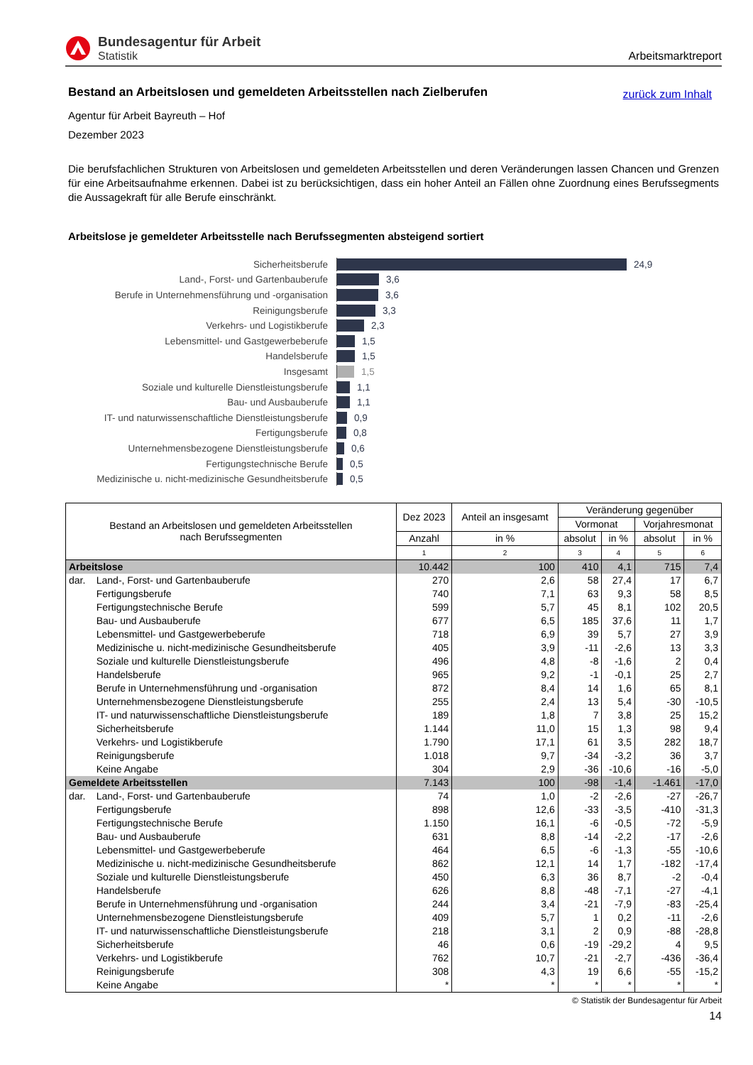Bundesagentur für Arbeit
Statistik
Arbeitsmarktreport
zurück zum Inhalt
Bestand an Arbeitslosen und gemeldeten Arbeitsstellen nach Zielberufen
Agentur für Arbeit Bayreuth – Hof
Dezember 2023
Die berufsfachlichen Strukturen von Arbeitslosen und gemeldeten Arbeitsstellen und deren Veränderungen lassen Chancen und Grenzen für eine Arbeitsaufnahme erkennen. Dabei ist zu berücksichtigen, dass ein hoher Anteil an Fällen ohne Zuordnung eines Berufssegments die Aussagekraft für alle Berufe einschränkt.
Arbeitslose je gemeldeter Arbeitsstelle nach Berufssegmenten absteigend sortiert
Sicherheitsberufe 24,9
Land-, Forst- und Gartenbauberufe 3,6
Berufe in Unternehmensführung und -organisation 3,6
Reinigungsberufe 3,3
Verkehrs- und Logistikberufe 2,3
Lebensmittel- und Gastgewerbeberufe 1,5
Handelsberufe 1,5
Insgesamt 1,5
Soziale und kulturelle Dienstleistungsberufe 1,1
Bau- und Ausbauberufe 1,1
IT- und naturwissenschaftliche Dienstleistungsberufe 0,9
Fertigungsberufe 0,8
Unternehmensbezogene Dienstleistungsberufe 0,6
Fertigungstechnische Berufe 0,5
Medizinische u. nicht-medizinische Gesundheitsberufe 0,5
| Bestand an Arbeitslosen und gemeldeten Arbeitsstellen nach Berufssegmenten | | Dez 2023 | Anteil an insgesamt | Veränderung gegenüber | | | |
| --- | --- | --- | --- | --- | --- | --- | --- |
| | | | | Vormonat | | Vorjahresmonat | |
| | | Anzahl | in % | absolut | in % | absolut | in % |
| | | 1 | 2 | 3 | 4 | 5 | 6 |
| Arbeitslose | | 10.442 | 100 | 410 | 4,1 | 715 | 7,4 |
| dar. | Land-, Forst- und Gartenbauberufe | 270 | 2,6 | 58 | 27,4 | 17 | 6,7 |
| | Fertigungsberufe | 740 | 7,1 | 63 | 9,3 | 58 | 8,5 |
| | Fertigungstechnische Berufe | 599 | 5,7 | 45 | 8,1 | 102 | 20,5 |
| | Bau- und Ausbauberufe | 677 | 6,5 | 185 | 37,6 | 11 | 1,7 |
| | Lebensmittel- und Gastgewerbeberufe | 718 | 6,9 | 39 | 5,7 | 27 | 3,9 |
| | Medizinische u. nicht-medizinische Gesundheitsberufe | 405 | 3,9 | -11 | -2,6 | 13 | 3,3 |
| | Soziale und kulturelle Dienstleistungsberufe | 496 | 4,8 | -8 | -1,6 | 2 | 0,4 |
| | Handelsberufe | 965 | 9,2 | -1 | -0,1 | 25 | 2,7 |
| | Berufe in Unternehmensführung und -organisation | 872 | 8,4 | 14 | 1,6 | 65 | 8,1 |
| | Unternehmensbezogene Dienstleistungsberufe | 255 | 2,4 | 13 | 5,4 | -30 | -10,5 |
| | IT- und naturwissenschaftliche Dienstleistungsberufe | 189 | 1,8 | 7 | 3,8 | 25 | 15,2 |
| | Sicherheitsberufe | 1.144 | 11,0 | 15 | 1,3 | 98 | 9,4 |
| | Verkehrs- und Logistikberufe | 1.790 | 17,1 | 61 | 3,5 | 282 | 18,7 |
| | Reinigungsberufe | 1.018 | 9,7 | -34 | -3,2 | 36 | 3,7 |
| | Keine Angabe | 304 | 2,9 | -36 | -10,6 | -16 | -5,0 |
| Gemeldete Arbeitsstellen | | 7.143 | 100 | -98 | -1,4 | -1.461 | -17,0 |
| dar. | Land-, Forst- und Gartenbauberufe | 74 | 1,0 | -2 | -2,6 | -27 | -26,7 |
| | Fertigungsberufe | 898 | 12,6 | -33 | -3,5 | -410 | -31,3 |
| | Fertigungstechnische Berufe | 1.150 | 16,1 | -6 | -0,5 | -72 | -5,9 |
| | Bau- und Ausbauberufe | 631 | 8,8 | -14 | -2,2 | -17 | -2,6 |
| | Lebensmittel- und Gastgewerbeberufe | 464 | 6,5 | -6 | -1,3 | -55 | -10,6 |
| | Medizinische u. nicht-medizinische Gesundheitsberufe | 862 | 12,1 | 14 | 1,7 | -182 | -17,4 |
| | Soziale und kulturelle Dienstleistungsberufe | 450 | 6,3 | 36 | 8,7 | -2 | -0,4 |
| | Handelsberufe | 626 | 8,8 | -48 | -7,1 | -27 | -4,1 |
| | Berufe in Unternehmensführung und -organisation | 244 | 3,4 | -21 | -7,9 | -83 | -25,4 |
| | Unternehmensbezogene Dienstleistungsberufe | 409 | 5,7 | 1 | 0,2 | -11 | -2,6 |
| | IT- und naturwissenschaftliche Dienstleistungsberufe | 218 | 3,1 | 2 | 0,9 | -88 | -28,8 |
| | Sicherheitsberufe | 46 | 0,6 | -19 | -29,2 | 4 | 9,5 |
| | Verkehrs- und Logistikberufe | 762 | 10,7 | -21 | -2,7 | -436 | -36,4 |
| | Reinigungsberufe | 308 | 4,3 | 19 | 6,6 | -55 | -15,2 |
| | Keine Angabe | * | * | * | * | * | * |
© Statistik der Bundesagentur für Arbeit
14